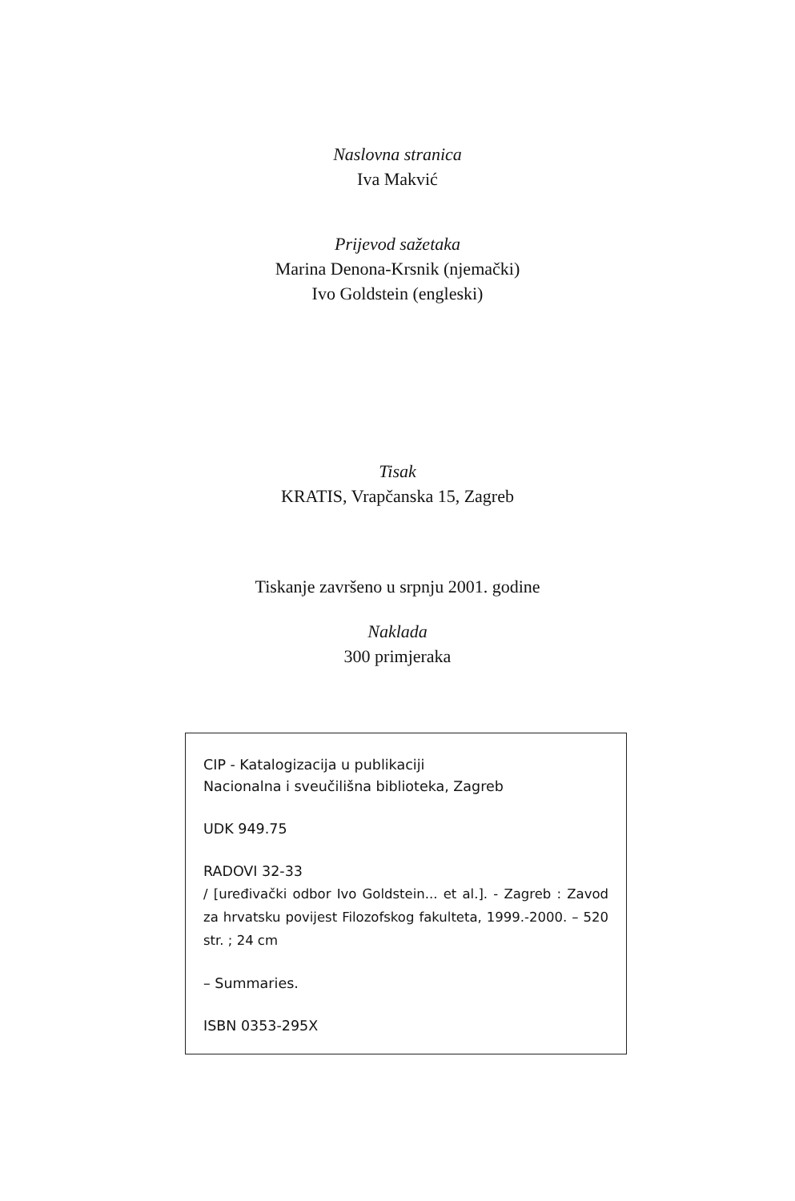Naslovna stranica
Iva Makvić
Prijevod sažetaka
Marina Denona-Krsnik (njemački)
Ivo Goldstein (engleski)
Tisak
KRATIS, Vrapčanska 15, Zagreb
Tiskanje završeno u srpnju 2001. godine
Naklada
300 primjeraka
CIP - Katalogizacija u publikaciji
Nacionalna i sveučilišna biblioteka, Zagreb
UDK 949.75
RADOVI 32-33
/ [uređivački odbor Ivo Goldstein... et al.]. - Zagreb : Zavod za hrvatsku povijest Filozofskog fakulteta, 1999.-2000. – 520 str. ; 24 cm
– Summaries.
ISBN 0353-295X